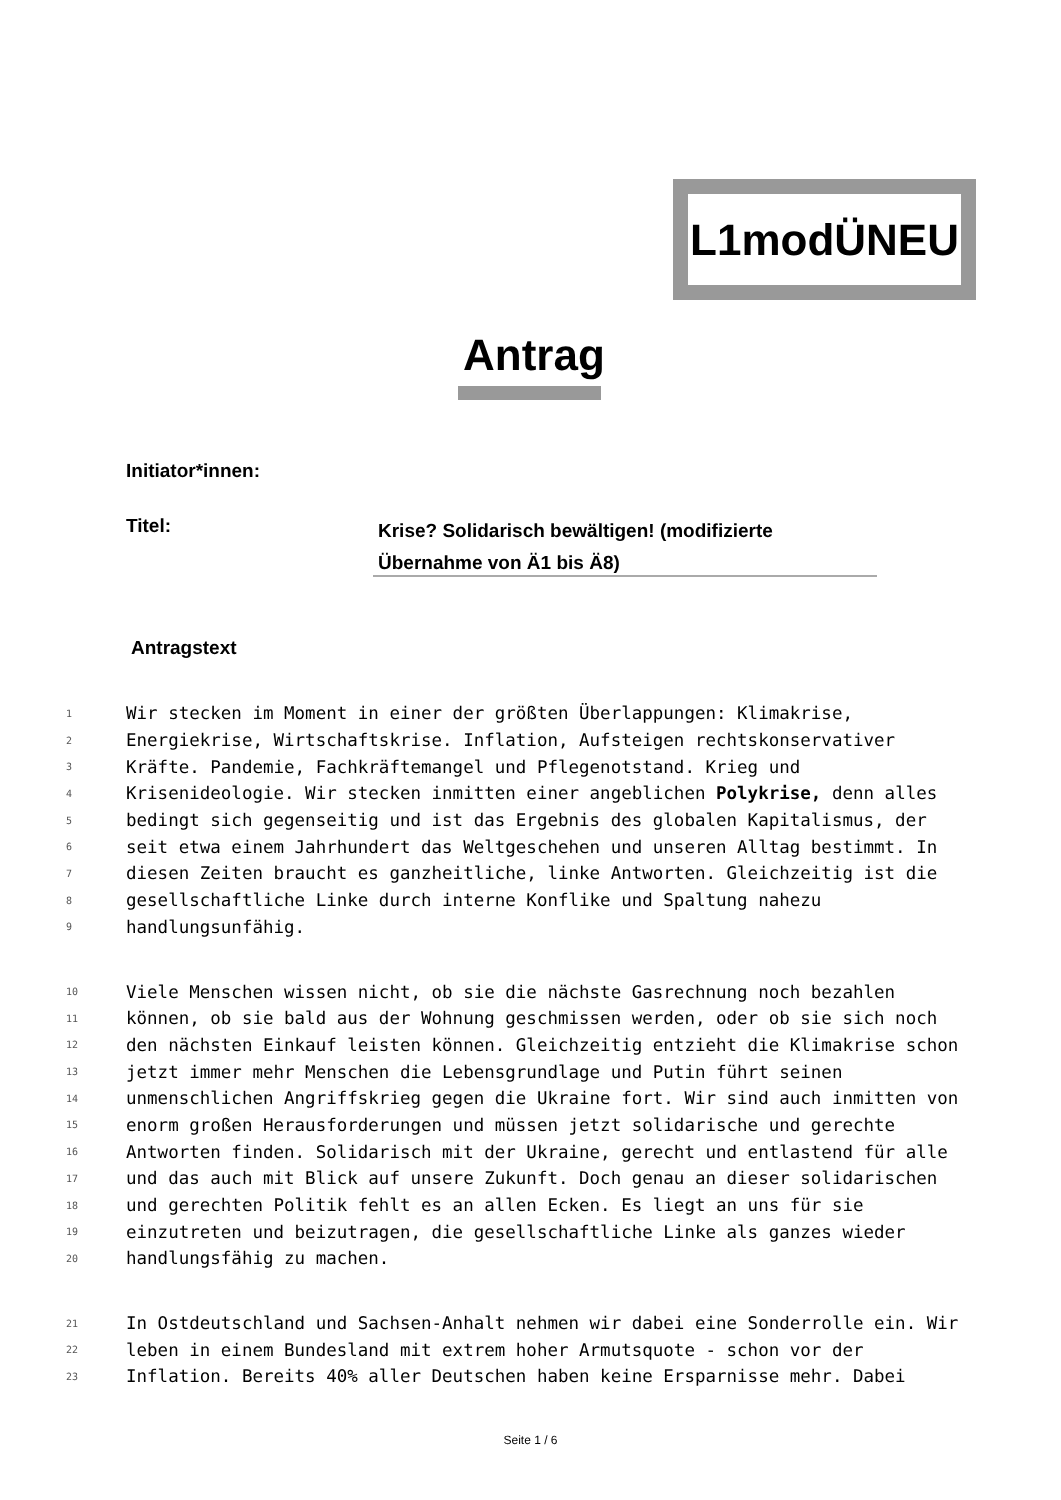L1modÜNEU
Antrag
Initiator*innen:
Titel:
Krise? Solidarisch bewältigen! (modifizierte Übernahme von Ä1 bis Ä8)
Antragstext
1 Wir stecken im Moment in einer der größten Überlappungen: Klimakrise,
2 Energiekrise, Wirtschaftskrise. Inflation, Aufsteigen rechtskonservativer
3 Kräfte. Pandemie, Fachkräftemangel und Pflegenotstand. Krieg und
4 Krisenideologie. Wir stecken inmitten einer angeblichen Polykrise, denn alles
5 bedingt sich gegenseitig und ist das Ergebnis des globalen Kapitalismus, der
6 seit etwa einem Jahrhundert das Weltgeschehen und unseren Alltag bestimmt. In
7 diesen Zeiten braucht es ganzheitliche, linke Antworten. Gleichzeitig ist die
8 gesellschaftliche Linke durch interne Konflike und Spaltung nahezu
9 handlungsunfähig.
10 Viele Menschen wissen nicht, ob sie die nächste Gasrechnung noch bezahlen
11 können, ob sie bald aus der Wohnung geschmissen werden, oder ob sie sich noch
12 den nächsten Einkauf leisten können. Gleichzeitig entzieht die Klimakrise schon
13 jetzt immer mehr Menschen die Lebensgrundlage und Putin führt seinen
14 unmenschlichen Angriffskrieg gegen die Ukraine fort. Wir sind auch inmitten von
15 enorm großen Herausforderungen und müssen jetzt solidarische und gerechte
16 Antworten finden. Solidarisch mit der Ukraine, gerecht und entlastend für alle
17 und das auch mit Blick auf unsere Zukunft. Doch genau an dieser solidarischen
18 und gerechten Politik fehlt es an allen Ecken. Es liegt an uns für sie
19 einzutreten und beizutragen, die gesellschaftliche Linke als ganzes wieder
20 handlungsfähig zu machen.
21 In Ostdeutschland und Sachsen-Anhalt nehmen wir dabei eine Sonderrolle ein. Wir
22 leben in einem Bundesland mit extrem hoher Armutsquote - schon vor der
23 Inflation. Bereits 40% aller Deutschen haben keine Ersparnisse mehr. Dabei
Seite 1 / 6